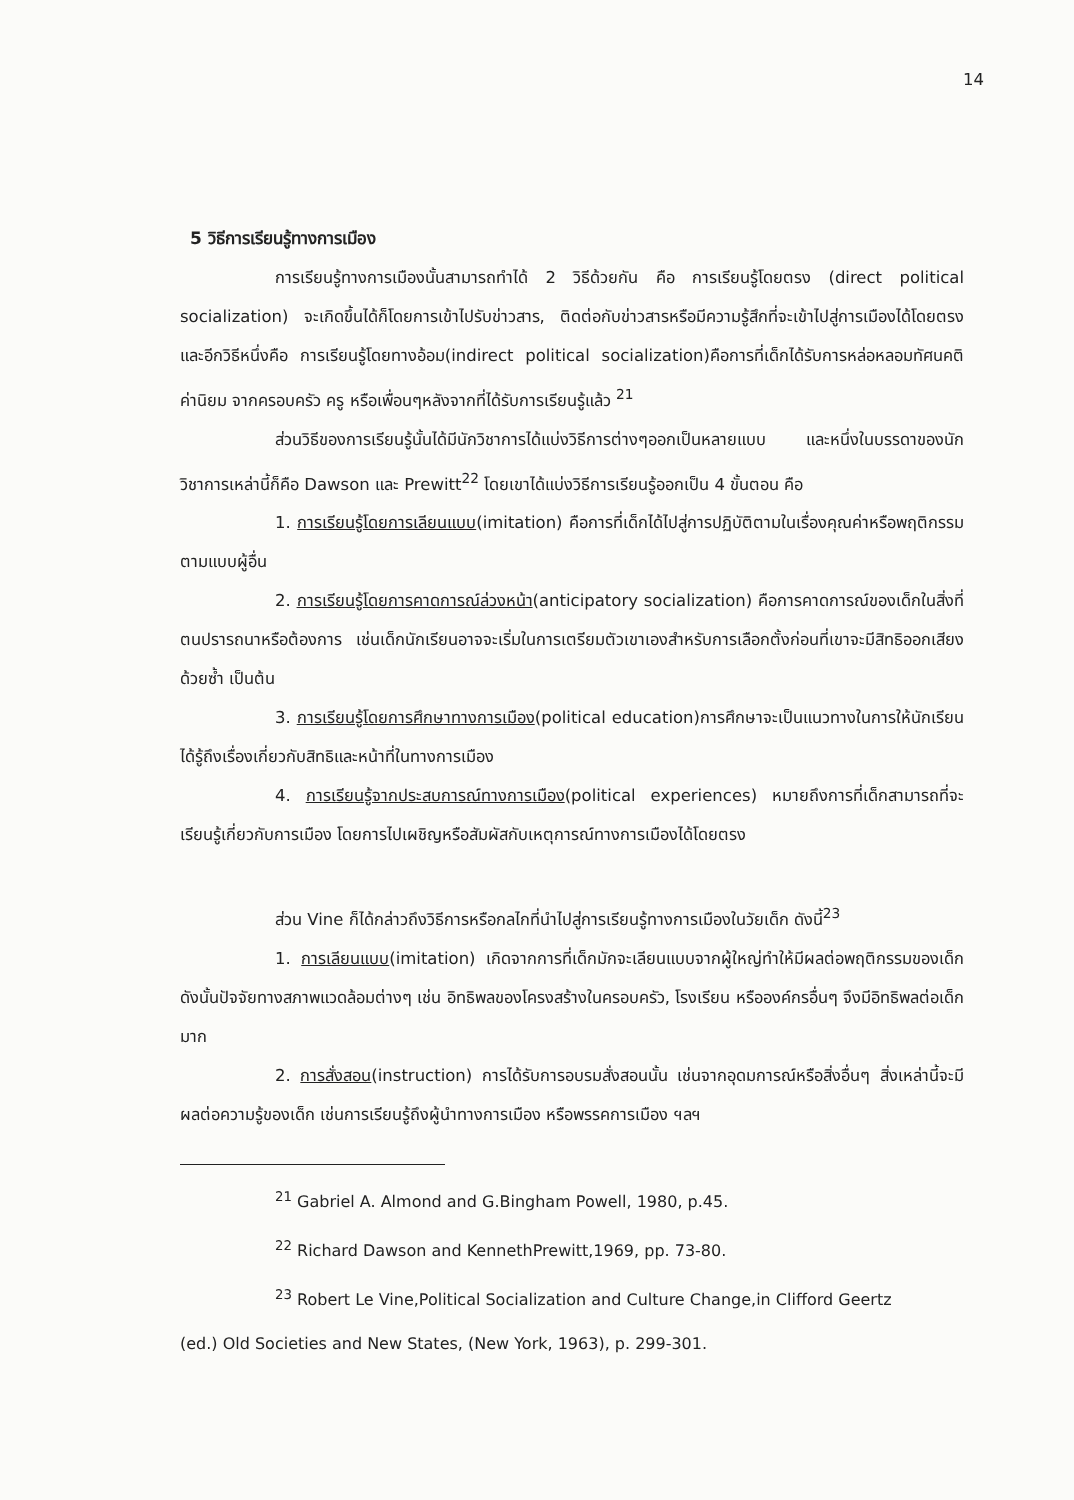14
5 วิธีการเรียนรู้ทางการเมือง
การเรียนรู้ทางการเมืองนั้นสามารถทำได้ 2 วิธีด้วยกัน คือ การเรียนรู้โดยตรง (direct political socialization) จะเกิดขึ้นได้ก็โดยการเข้าไปรับข่าวสาร, ติดต่อกับข่าวสารหรือมีความรู้สึกที่จะเข้าไปสู่การเมืองได้โดยตรงและอีกวิธีหนึ่งคือ การเรียนรู้โดยทางอ้อม(indirect political socialization)คือการที่เด็กได้รับการหล่อหลอมทัศนคติ ค่านิยม จากครอบครัว ครู หรือเพื่อนๆหลังจากที่ได้รับการเรียนรู้แล้ว <sup>21</sup>
ส่วนวิธีของการเรียนรู้นั้นได้มีนักวิชาการได้แบ่งวิธีการต่างๆออกเป็นหลายแบบ และหนึ่งในบรรดาของนักวิชาการเหล่านี้ก็คือ Dawson และ Prewitt<sup>22</sup> โดยเขาได้แบ่งวิธีการเรียนรู้ออกเป็น 4 ขั้นตอน คือ
1. การเรียนรู้โดยการเลียนแบบ(imitation) คือการที่เด็กได้ไปสู่การปฏิบัติตามในเรื่องคุณค่าหรือพฤติกรรมตามแบบผู้อื่น
2. การเรียนรู้โดยการคาดการณ์ล่วงหน้า(anticipatory socialization) คือการคาดการณ์ของเด็กในสิ่งที่ตนปรารถนาหรือต้องการ เช่นเด็กนักเรียนอาจจะเริ่มในการเตรียมตัวเขาเองสำหรับการเลือกตั้งก่อนที่เขาจะมีสิทธิออกเสียงด้วยซ้ำ เป็นต้น
3. การเรียนรู้โดยการศึกษาทางการเมือง(political education)การศึกษาจะเป็นแนวทางในการให้นักเรียนได้รู้ถึงเรื่องเกี่ยวกับสิทธิและหน้าที่ในทางการเมือง
4. การเรียนรู้จากประสบการณ์ทางการเมือง(political experiences) หมายถึงการที่เด็กสามารถที่จะเรียนรู้เกี่ยวกับการเมือง โดยการไปเผชิญหรือสัมผัสกับเหตุการณ์ทางการเมืองได้โดยตรง
ส่วน Vine ก็ได้กล่าวถึงวิธีการหรือกลไกที่นำไปสู่การเรียนรู้ทางการเมืองในวัยเด็ก ดังนี้<sup>23</sup>
1. การเลียนแบบ(imitation) เกิดจากการที่เด็กมักจะเลียนแบบจากผู้ใหญ่ทำให้มีผลต่อพฤติกรรมของเด็ก ดังนั้นปัจจัยทางสภาพแวดล้อมต่างๆ เช่น อิทธิพลของโครงสร้างในครอบครัว, โรงเรียน หรือองค์กรอื่นๆ จึงมีอิทธิพลต่อเด็กมาก
2. การสั่งสอน(instruction) การได้รับการอบรมสั่งสอนนั้น เช่นจากอุดมการณ์หรือสิ่งอื่นๆ สิ่งเหล่านี้จะมีผลต่อความรู้ของเด็ก เช่นการเรียนรู้ถึงผู้นำทางการเมือง หรือพรรคการเมือง ฯลฯ
<sup>21</sup> Gabriel A. Almond and G.Bingham Powell, 1980, p.45.
<sup>22</sup> Richard Dawson and KennethPrewitt,1969, pp. 73-80.
<sup>23</sup> Robert Le Vine,Political Socialization and Culture Change,in Clifford Geertz
(ed.) Old Societies and New States, (New York, 1963), p. 299-301.